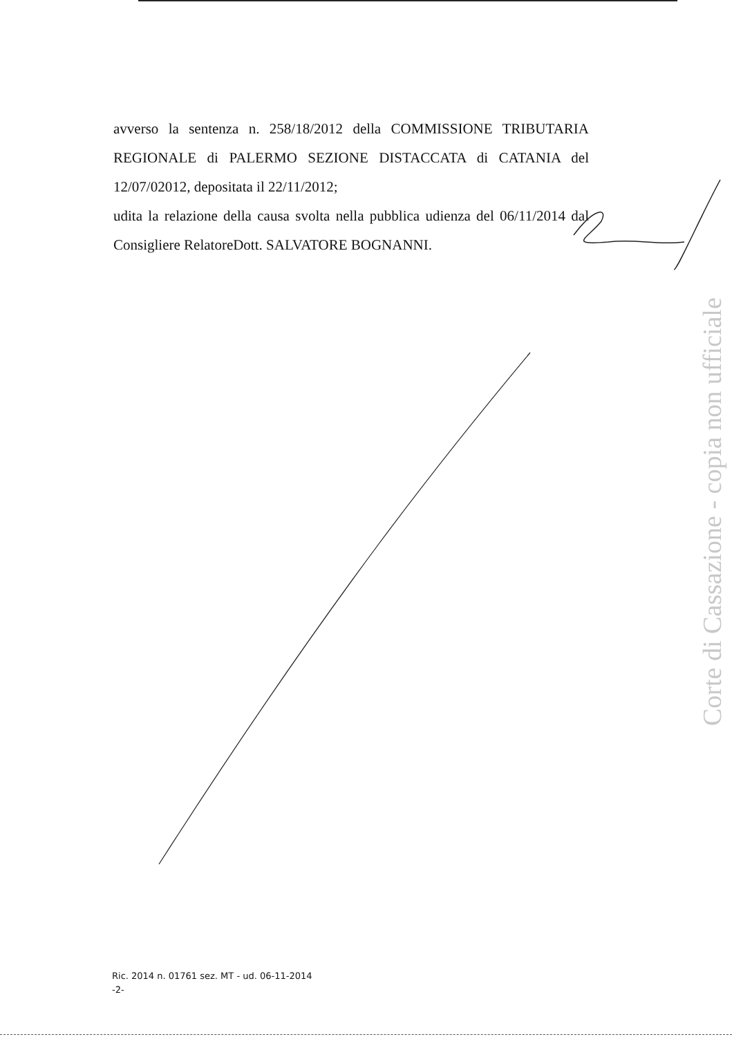avverso la sentenza n. 258/18/2012 della COMMISSIONE TRIBUTARIA REGIONALE di PALERMO SEZIONE DISTACCATA di CATANIA del 12/07/02012, depositata il 22/11/2012;
udita la relazione della causa svolta nella pubblica udienza del 06/11/2014 dal Consigliere RelatoreDott. SALVATORE BOGNANNI.
Corte di Cassazione - copia non ufficiale
Ric. 2014 n. 01761 sez. MT - ud. 06-11-2014
-2-